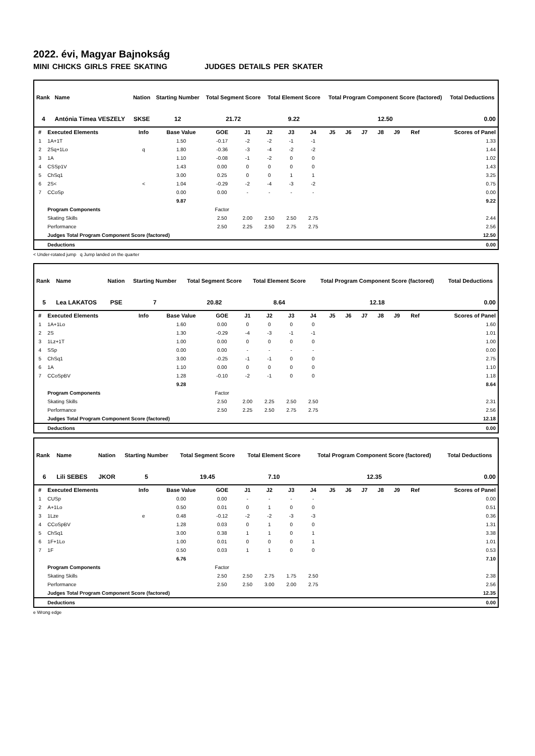2022. évi, Magyar Bajnokság
MINI CHICKS GIRLS FREE SKATING JUDGES DETAILS PER SKATER
| Rank | Name | Nation | Starting Number | Total Segment Score | Total Element Score | Total Program Component Score (factored) | Total Deductions |
| --- | --- | --- | --- | --- | --- | --- | --- |
| 4 | Antónia Tímea VESZELY | SKSE | 12 | 21.72 | 9.22 | 12.50 | 0.00 |
| # | Executed Elements | Info | Base Value | GOE | J1 | J2 | J3 | J4 | J5 | J6 | J7 | J8 | J9 | Ref | Scores of Panel |
| --- | --- | --- | --- | --- | --- | --- | --- | --- | --- | --- | --- | --- | --- | --- | --- |
| 1 | 1A+1T | | 1.50 | -0.17 | -2 | -2 | -1 | -1 | | | | | | | 1.33 |
| 2 | 2Sq+1Lo | q | 1.80 | -0.36 | -3 | -4 | -2 | -2 | | | | | | | 1.44 |
| 3 | 1A | | 1.10 | -0.08 | -1 | -2 | 0 | 0 | | | | | | | 1.02 |
| 4 | CSSp1V | | 1.43 | 0.00 | 0 | 0 | 0 | 0 | | | | | | | 1.43 |
| 5 | ChSq1 | | 3.00 | 0.25 | 0 | 0 | 1 | 1 | | | | | | | 3.25 |
| 6 | 2S< | < | 1.04 | -0.29 | -2 | -4 | -3 | -2 | | | | | | | 0.75 |
| 7 | CCoSp | | 0.00 | 0.00 | - | - | - | - | | | | | | | 0.00 |
| | | | 9.87 | | | | | | | | | | | | 9.22 |
| | Program Components | | | Factor | | | | | | | | | | | |
| | Skating Skills | | | 2.50 | 2.00 | 2.50 | 2.50 | 2.75 | | | | | | | 2.44 |
| | Performance | | | 2.50 | 2.25 | 2.50 | 2.75 | 2.75 | | | | | | | 2.56 |
| | Judges Total Program Component Score (factored) | | | | | | | | | | | | | | 12.50 |
| | Deductions | | | | | | | | | | | | | | 0.00 |
< Under-rotated jump q Jump landed on the quarter
| Rank | Name | Nation | Starting Number | Total Segment Score | Total Element Score | Total Program Component Score (factored) | Total Deductions |
| --- | --- | --- | --- | --- | --- | --- | --- |
| 5 | Lea LAKATOS | PSE | 7 | 20.82 | 8.64 | 12.18 | 0.00 |
| # | Executed Elements | Info | Base Value | GOE | J1 | J2 | J3 | J4 | J5 | J6 | J7 | J8 | J9 | Ref | Scores of Panel |
| --- | --- | --- | --- | --- | --- | --- | --- | --- | --- | --- | --- | --- | --- | --- | --- |
| 1 | 1A+1Lo | | 1.60 | 0.00 | 0 | 0 | 0 | 0 | | | | | | | 1.60 |
| 2 | 2S | | 1.30 | -0.29 | -4 | -3 | -1 | -1 | | | | | | | 1.01 |
| 3 | 1Lz+1T | | 1.00 | 0.00 | 0 | 0 | 0 | 0 | | | | | | | 1.00 |
| 4 | SSp | | 0.00 | 0.00 | - | - | - | - | | | | | | | 0.00 |
| 5 | ChSq1 | | 3.00 | -0.25 | -1 | -1 | 0 | 0 | | | | | | | 2.75 |
| 6 | 1A | | 1.10 | 0.00 | 0 | 0 | 0 | 0 | | | | | | | 1.10 |
| 7 | CCoSpBV | | 1.28 | -0.10 | -2 | -1 | 0 | 0 | | | | | | | 1.18 |
| | | | 9.28 | | | | | | | | | | | | 8.64 |
| | Program Components | | | Factor | | | | | | | | | | | |
| | Skating Skills | | | 2.50 | 2.00 | 2.25 | 2.50 | 2.50 | | | | | | | 2.31 |
| | Performance | | | 2.50 | 2.25 | 2.50 | 2.75 | 2.75 | | | | | | | 2.56 |
| | Judges Total Program Component Score (factored) | | | | | | | | | | | | | | 12.18 |
| | Deductions | | | | | | | | | | | | | | 0.00 |
| Rank | Name | Nation | Starting Number | Total Segment Score | Total Element Score | Total Program Component Score (factored) | Total Deductions |
| --- | --- | --- | --- | --- | --- | --- | --- |
| 6 | Lili SEBES | JKOR | 5 | 19.45 | 7.10 | 12.35 | 0.00 |
| # | Executed Elements | Info | Base Value | GOE | J1 | J2 | J3 | J4 | J5 | J6 | J7 | J8 | J9 | Ref | Scores of Panel |
| --- | --- | --- | --- | --- | --- | --- | --- | --- | --- | --- | --- | --- | --- | --- | --- |
| 1 | CUSp | | 0.00 | 0.00 | - | - | - | - | | | | | | | 0.00 |
| 2 | A+1Lo | | 0.50 | 0.01 | 0 | 1 | 0 | 0 | | | | | | | 0.51 |
| 3 | 1Lze | e | 0.48 | -0.12 | -2 | -2 | -3 | -3 | | | | | | | 0.36 |
| 4 | CCoSpBV | | 1.28 | 0.03 | 0 | 1 | 0 | 0 | | | | | | | 1.31 |
| 5 | ChSq1 | | 3.00 | 0.38 | 1 | 1 | 0 | 1 | | | | | | | 3.38 |
| 6 | 1F+1Lo | | 1.00 | 0.01 | 0 | 0 | 0 | 1 | | | | | | | 1.01 |
| 7 | 1F | | 0.50 | 0.03 | 1 | 1 | 0 | 0 | | | | | | | 0.53 |
| | | | 6.76 | | | | | | | | | | | | 7.10 |
| | Program Components | | | Factor | | | | | | | | | | | |
| | Skating Skills | | | 2.50 | 2.50 | 2.75 | 1.75 | 2.50 | | | | | | | 2.38 |
| | Performance | | | 2.50 | 2.50 | 3.00 | 2.00 | 2.75 | | | | | | | 2.56 |
| | Judges Total Program Component Score (factored) | | | | | | | | | | | | | | 12.35 |
| | Deductions | | | | | | | | | | | | | | 0.00 |
e Wrong edge